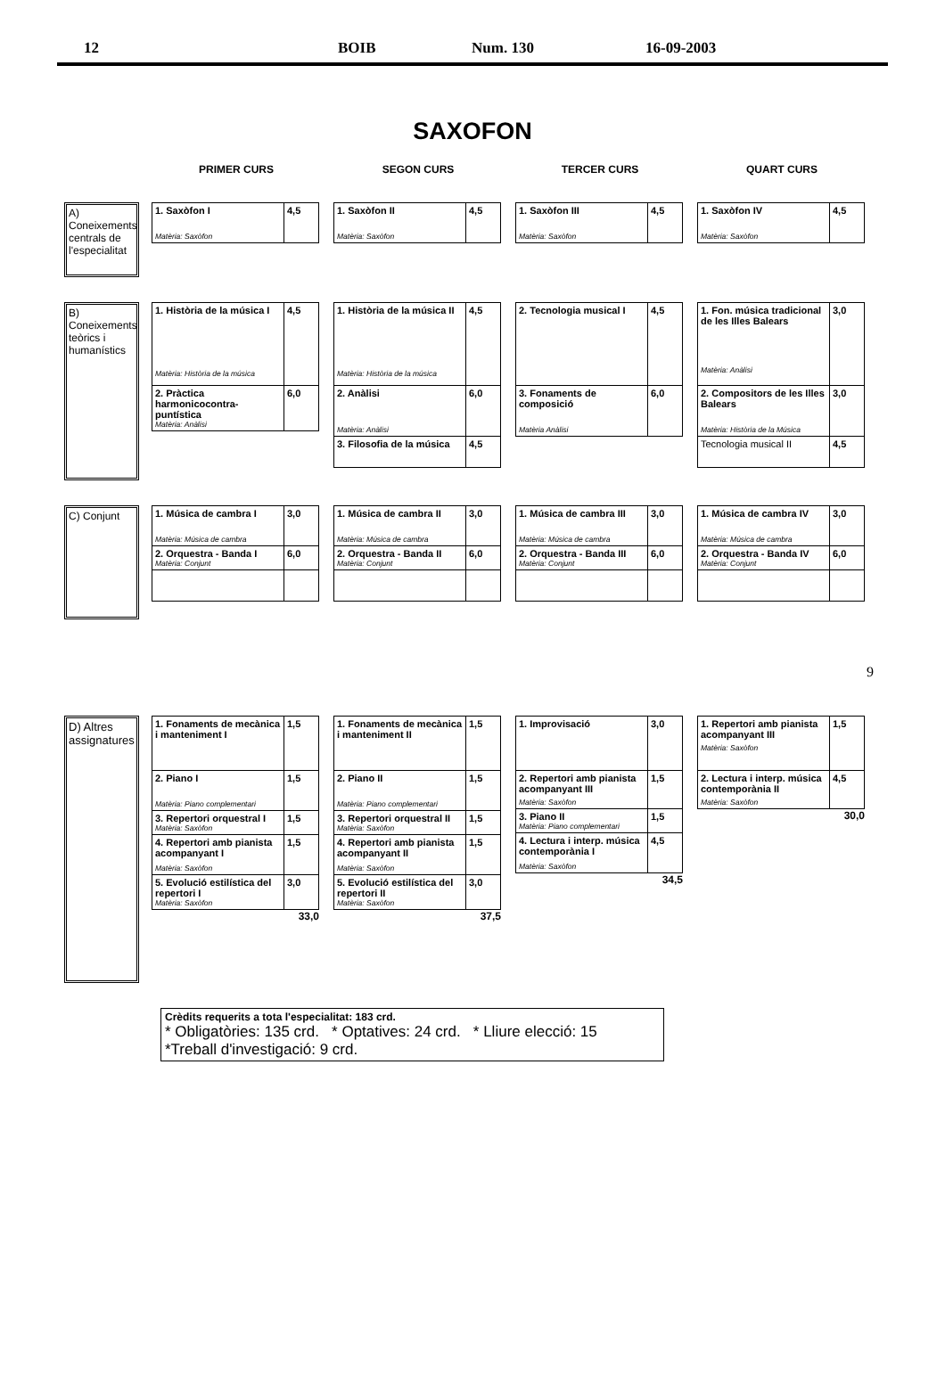12 BOIB Num. 130 16-09-2003
SAXOFON
PRIMER CURS SEGON CURS TERCER CURS QUART CURS
A) Coneixements centrals de l'especialitat
| 1. Saxòfon I Matèria: Saxòfon | 4,5 |
| 1. Saxòfon II Matèria: Saxòfon | 4,5 |
| 1. Saxòfon III Matèria: Saxòfon | 4,5 |
| 1. Saxòfon IV Matèria: Saxòfon | 4,5 |
B) Coneixements teòrics i humanístics
| 1. Història de la música I Matèria: Història de la música | 4,5 |
| 2. Pràctica harmonicocontra-puntística Matèria: Anàlisi | 6,0 |
| 1. Història de la música II Matèria: Història de la música | 4,5 |
| 2. Anàlisi Matèria: Anàlisi | 6,0 |
| 3. Filosofia de la música | 4,5 |
| 2. Tecnologia musical I | 4,5 |
| 3. Fonaments de composició Matèria Anàlisi | 6,0 |
| 1. Fon. música tradicional de les Illes Balears Matèria: Anàlisi | 3,0 |
| 2. Compositors de les Illes Balears Matèria: Història de la Música | 3,0 |
| Tecnologia musical II | 4,5 |
C) Conjunt
| 1. Música de cambra I Matèria: Música de cambra | 3,0 |
| 2. Orquestra - Banda I Matèria: Conjunt | 6,0 |
| 1. Música de cambra II Matèria: Música de cambra | 3,0 |
| 2. Orquestra - Banda II Matèria: Conjunt | 6,0 |
| 1. Música de cambra III Matèria: Música de cambra | 3,0 |
| 2. Orquestra - Banda III Matèria: Conjunt | 6,0 |
| 1. Música de cambra IV Matèria: Música de cambra | 3,0 |
| 2. Orquestra - Banda IV Matèria: Conjunt | 6,0 |
9
D) Altres assignatures
| 1. Fonaments de mecànica i manteniment I | 1,5 |
| 2. Piano I Matèria: Piano complementari | 1,5 |
| 3. Repertori orquestral I Matèria: Saxòfon | 1,5 |
| 4. Repertori amb pianista acompanyant I Matèria: Saxòfon | 1,5 |
| 5. Evolució estilística del repertori I Matèria: Saxòfon | 3,0 |
33,0
| 1. Fonaments de mecànica i manteniment II | 1,5 |
| 2. Piano II Matèria: Piano complementari | 1,5 |
| 3. Repertori orquestral II Matèria: Saxòfon | 1,5 |
| 4. Repertori amb pianista acompanyant II Matèria: Saxòfon | 1,5 |
| 5. Evolució estilística del repertori II Matèria: Saxòfon | 3,0 |
37,5
| 1. Improvisació | 3,0 |
| 2. Repertori amb pianista acompanyant III Matèria: Saxòfon | 1,5 |
| 3. Piano II Matèria: Piano complementari | 1,5 |
| 4. Lectura i interp. música contemporània I Matèria: Saxòfon | 4,5 |
34,5
| 1. Repertori amb pianista acompanyant III Matèria: Saxòfon | 1,5 |
| 2. Lectura i interp. música contemporània II Matèria: Saxòfon | 4,5 |
30,0
Crèdits requerits a tota l'especialitat: 183 crd.
* Obligatòries: 135 crd. * Optatives: 24 crd. * Lliure elecció: 15 *Treball d'investigació: 9 crd.